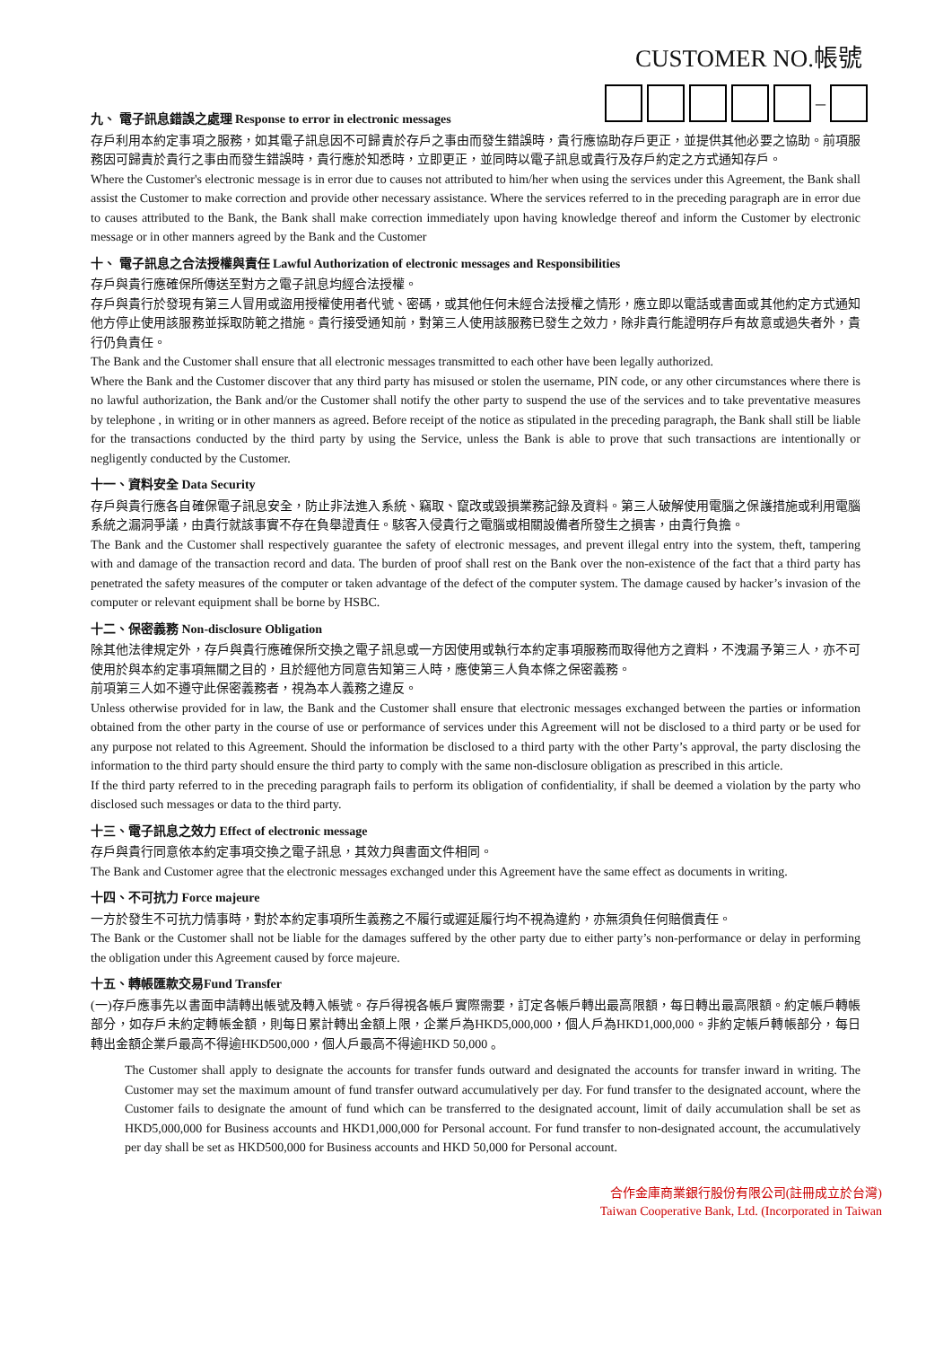CUSTOMER NO.帳號
–
九、 電子訊息錯誤之處理 Response to error in electronic messages
存戶利用本約定事項之服務，如其電子訊息因不可歸責於存戶之事由而發生錯誤時，貴行應協助存戶更正，並提供其他必要之協助。前項服務因可歸責於貴行之事由而發生錯誤時，貴行應於知悉時，立即更正，並同時以電子訊息或貴行及存戶約定之方式通知存戶。
Where the Customer's electronic message is in error due to causes not attributed to him/her when using the services under this Agreement, the Bank shall assist the Customer to make correction and provide other necessary assistance. Where the services referred to in the preceding paragraph are in error due to causes attributed to the Bank, the Bank shall make correction immediately upon having knowledge thereof and inform the Customer by electronic message or in other manners agreed by the Bank and the Customer
十、 電子訊息之合法授權與責任 Lawful Authorization of electronic messages and Responsibilities
存戶與貴行應確保所傳送至對方之電子訊息均經合法授權。
存戶與貴行於發現有第三人冒用或盜用授權使用者代號、密碼，或其他任何未經合法授權之情形，應立即以電話或書面或其他約定方式通知他方停止使用該服務並採取防範之措施。貴行接受通知前，對第三人使用該服務已發生之效力，除非貴行能證明存戶有故意或過失者外，貴行仍負責任。
The Bank and the Customer shall ensure that all electronic messages transmitted to each other have been legally authorized.
Where the Bank and the Customer discover that any third party has misused or stolen the username, PIN code, or any other circumstances where there is no lawful authorization, the Bank and/or the Customer shall notify the other party to suspend the use of the services and to take preventative measures by telephone , in writing or in other manners as agreed. Before receipt of the notice as stipulated in the preceding paragraph, the Bank shall still be liable for the transactions conducted by the third party by using the Service, unless the Bank is able to prove that such transactions are intentionally or negligently conducted by the Customer.
十一、資料安全 Data Security
存戶與貴行應各自確保電子訊息安全，防止非法進入系統、竊取、竄改或毀損業務記錄及資料。第三人破解使用電腦之保護措施或利用電腦系統之漏洞爭議，由貴行就該事實不存在負舉證責任。駭客入侵貴行之電腦或相關設備者所發生之損害，由貴行負擔。
The Bank and the Customer shall respectively guarantee the safety of electronic messages, and prevent illegal entry into the system, theft, tampering with and damage of the transaction record and data. The burden of proof shall rest on the Bank over the non-existence of the fact that a third party has penetrated the safety measures of the computer or taken advantage of the defect of the computer system. The damage caused by hacker’s invasion of the computer or relevant equipment shall be borne by HSBC.
十二、保密義務 Non-disclosure Obligation
除其他法律規定外，存戶與貴行應確保所交換之電子訊息或一方因使用或執行本約定事項服務而取得他方之資料，不洩漏予第三人，亦不可使用於與本約定事項無關之目的，且於經他方同意告知第三人時，應使第三人負本條之保密義務。
前項第三人如不遵守此保密義務者，視為本人義務之違反。
Unless otherwise provided for in law, the Bank and the Customer shall ensure that electronic messages exchanged between the parties or information obtained from the other party in the course of use or performance of services under this Agreement will not be disclosed to a third party or be used for any purpose not related to this Agreement. Should the information be disclosed to a third party with the other Party’s approval, the party disclosing the information to the third party should ensure the third party to comply with the same non-disclosure obligation as prescribed in this article.
If the third party referred to in the preceding paragraph fails to perform its obligation of confidentiality, if shall be deemed a violation by the party who disclosed such messages or data to the third party.
十三、電子訊息之效力 Effect of electronic message
存戶與貴行同意依本約定事項交換之電子訊息，其效力與書面文件相同。
The Bank and Customer agree that the electronic messages exchanged under this Agreement have the same effect as documents in writing.
十四、不可抗力 Force majeure
一方於發生不可抗力情事時，對於本約定事項所生義務之不履行或遲延履行均不視為違約，亦無須負任何賠償責任。
The Bank or the Customer shall not be liable for the damages suffered by the other party due to either party’s non-performance or delay in performing the obligation under this Agreement caused by force majeure.
十五、轉帳匯款交易Fund Transfer
(一)存戶應事先以書面申請轉出帳號及轉入帳號。存戶得視各帳戶實際需要，訂定各帳戶轉出最高限額，每日轉出最高限額。約定帳戶轉帳部分，如存戶未約定轉帳金額，則每日累計轉出金額上限，企業戶為HKD5,000,000，個人戶為HKD1,000,000。非約定帳戶轉帳部分，每日轉出金額企業戶最高不得逾HKD500,000，個人戶最高不得逾HKD 50,000 。
The Customer shall apply to designate the accounts for transfer funds outward and designated the accounts for transfer inward in writing. The Customer may set the maximum amount of fund transfer outward accumulatively per day. For fund transfer to the designated account, where the Customer fails to designate the amount of fund which can be transferred to the designated account, limit of daily accumulation shall be set as HKD5,000,000 for Business accounts and HKD1,000,000 for Personal account. For fund transfer to non-designated account, the accumulatively per day shall be set as HKD500,000 for Business accounts and HKD 50,000 for Personal account.
合作金庫商業銀行股份有限公司(註冊成立於台灣)
Taiwan Cooperative Bank, Ltd. (Incorporated in Taiwan